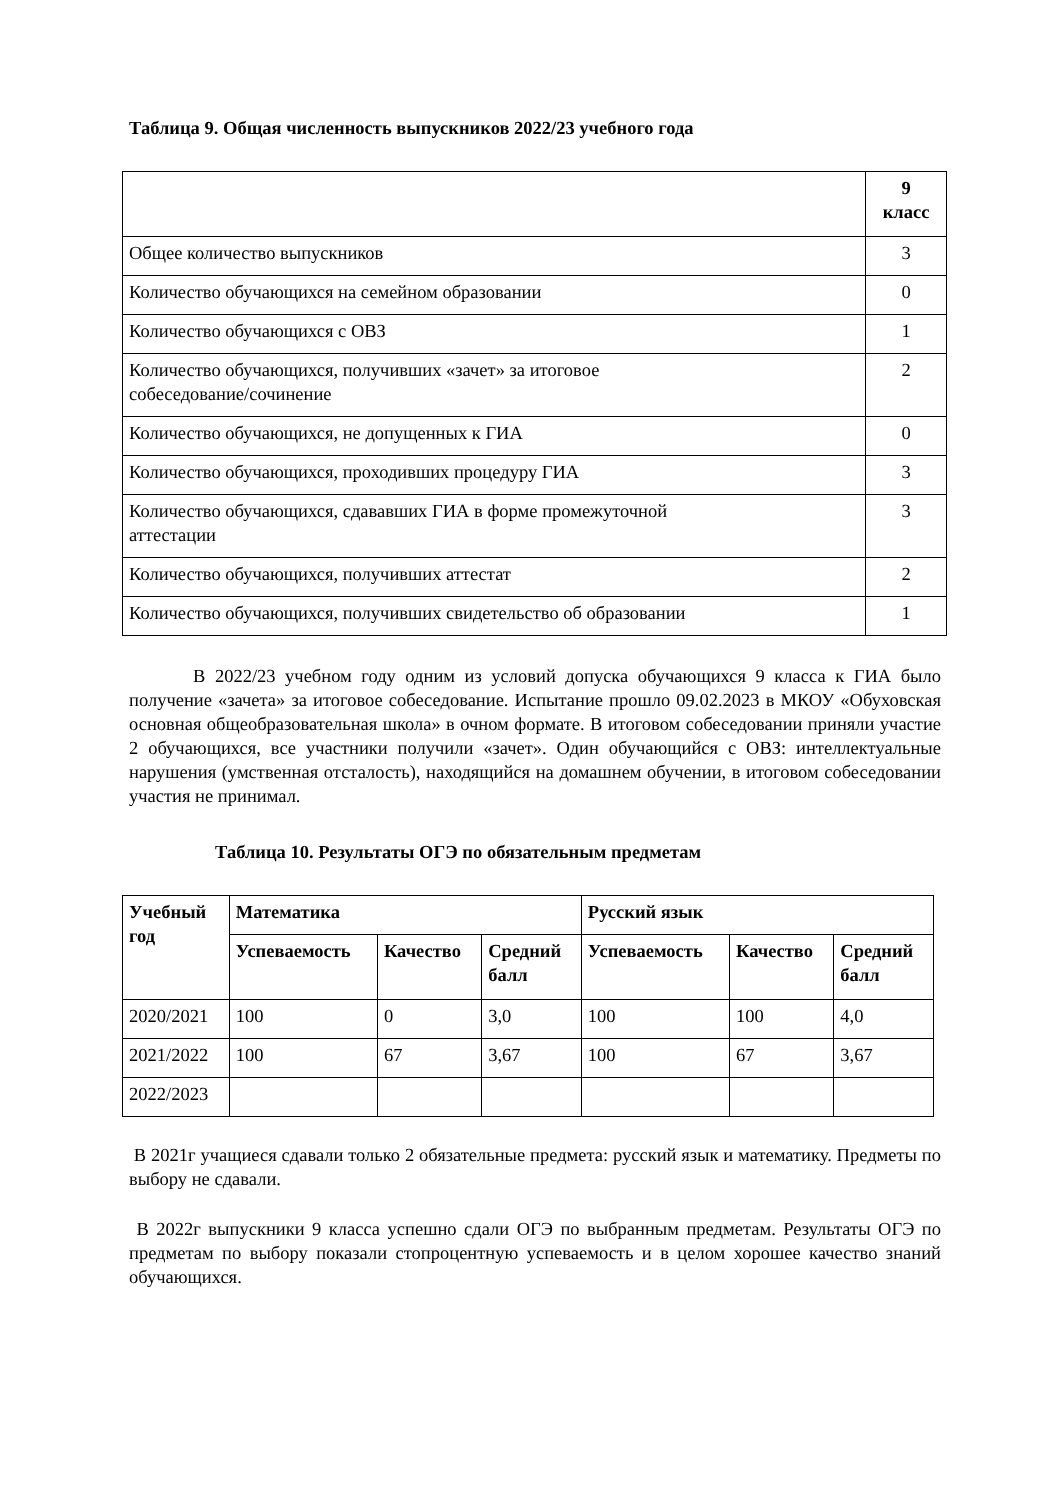Таблица 9. Общая численность выпускников 2022/23 учебного года
| | 9 класс |
| Общее количество выпускников | 3 |
| Количество обучающихся на семейном образовании | 0 |
| Количество обучающихся с ОВЗ | 1 |
| Количество обучающихся, получивших «зачет» за итоговое собеседование/сочинение | 2 |
| Количество обучающихся, не допущенных к ГИА | 0 |
| Количество обучающихся, проходивших процедуру ГИА | 3 |
| Количество обучающихся, сдававших ГИА в форме промежуточной аттестации | 3 |
| Количество обучающихся, получивших аттестат | 2 |
| Количество обучающихся, получивших свидетельство об образовании | 1 |
В 2022/23 учебном году одним из условий допуска обучающихся 9 класса к ГИА было получение «зачета» за итоговое собеседование. Испытание прошло 09.02.2023 в МКОУ «Обуховская основная общеобразовательная школа» в очном формате. В итоговом собеседовании приняли участие 2 обучающихся, все участники получили «зачет». Один обучающийся с ОВЗ: интеллектуальные нарушения (умственная отсталость), находящийся на домашнем обучении, в итоговом собеседовании участия не принимал.
Таблица 10. Результаты ОГЭ по обязательным предметам
| Учебный год | Математика | | | Русский язык | | |
| --- | --- | --- | --- | --- | --- | --- |
| | Успеваемость | Качество | Средний балл | Успеваемость | Качество | Средний балл |
| 2020/2021 | 100 | 0 | 3,0 | 100 | 100 | 4,0 |
| 2021/2022 | 100 | 67 | 3,67 | 100 | 67 | 3,67 |
| 2022/2023 | | | | | | |
В 2021г учащиеся сдавали только 2 обязательные предмета: русский язык и математику. Предметы по выбору не сдавали.
В 2022г выпускники 9 класса успешно сдали ОГЭ по выбранным предметам. Результаты ОГЭ по предметам по выбору показали стопроцентную успеваемость и в целом хорошее качество знаний обучающихся.